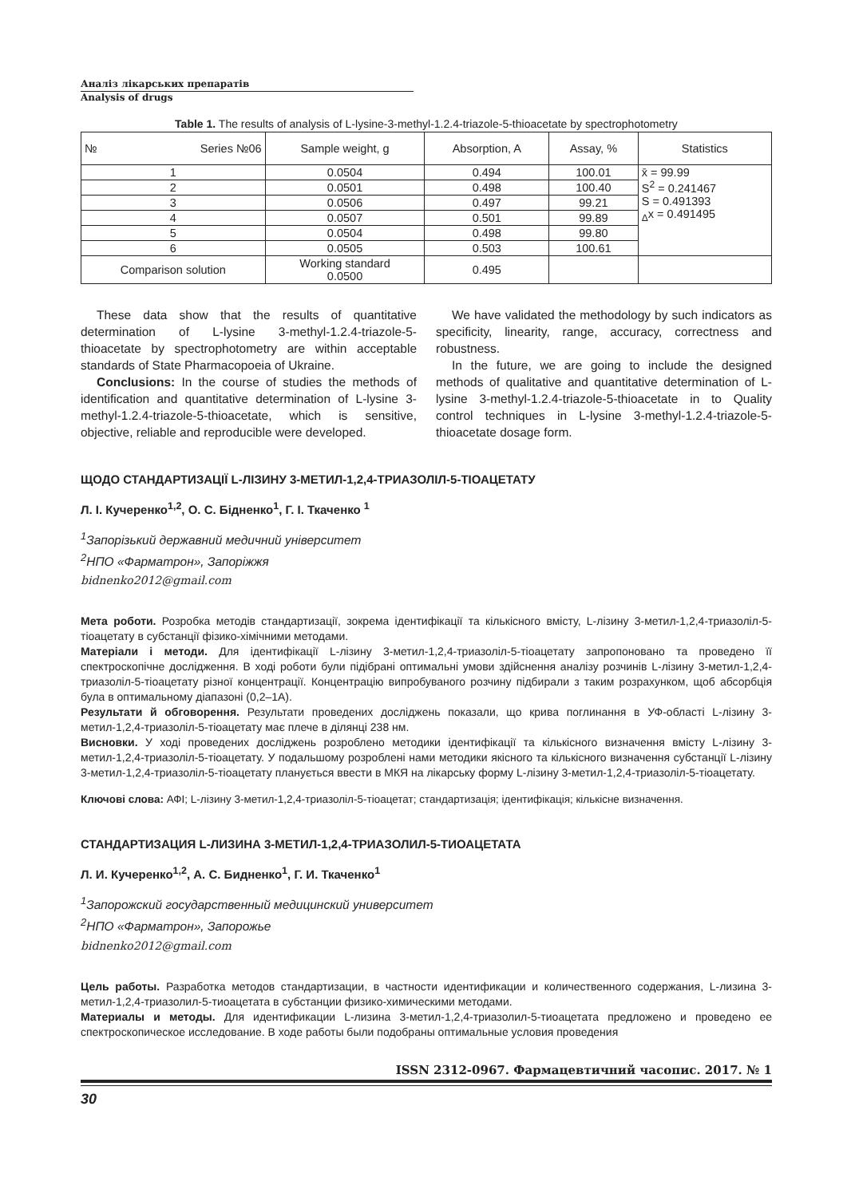Аналіз лікарських препаратів
Analysis of drugs
Table 1. The results of analysis of L-lysine-3-methyl-1.2.4-triazole-5-thioacetate by spectrophotometry
| № Series №06 | Sample weight, g | Absorption, A | Assay, % | Statistics |
| --- | --- | --- | --- | --- |
| 1 | 0.0504 | 0.494 | 100.01 | x̄ = 99.99 S<sup>2</sup> = 0.241467 S = 0.491393 <sub>Δ</sub>x = 0.491495 |
| 2 | 0.0501 | 0.498 | 100.40 | |
| 3 | 0.0506 | 0.497 | 99.21 | |
| 4 | 0.0507 | 0.501 | 99.89 | |
| 5 | 0.0504 | 0.498 | 99.80 | |
| 6 | 0.0505 | 0.503 | 100.61 | |
| Comparison solution | Working standard 0.0500 | 0.495 | | |
These data show that the results of quantitative determination of L-lysine 3-methyl-1.2.4-triazole-5-thioacetate by spectrophotometry are within acceptable standards of State Pharmacopoeia of Ukraine.
Conclusions: In the course of studies the methods of identification and quantitative determination of L-lysine 3-methyl-1.2.4-triazole-5-thioacetate, which is sensitive, objective, reliable and reproducible were developed.
We have validated the methodology by such indicators as specificity, linearity, range, accuracy, correctness and robustness.
In the future, we are going to include the designed methods of qualitative and quantitative determination of L-lysine 3-methyl-1.2.4-triazole-5-thioacetate in to Quality control techniques in L-lysine 3-methyl-1.2.4-triazole-5-thioacetate dosage form.
ЩОДО СТАНДАРТИЗАЦІЇ L-ЛІЗИНУ 3-МЕТИЛ-1,2,4-ТРИАЗОЛІЛ-5-ТІОАЦЕТАТУ
Л. І. Кучеренко<sup>1,2</sup>, О. С. Бідненко<sup>1</sup>, Г. І. Ткаченко <sup>1</sup>
<sup>1</sup> Запорізький державний медичний університет
<sup>2</sup> НПО «Фарматрон», Запоріжжя
bidnenko2012@gmail.com
Мета роботи. Розробка методів стандартизації, зокрема ідентифікації та кількісного вмісту, L-лізину 3-метил-1,2,4-триазоліл-5-тіоацетату в субстанції фізико-хімічними методами.
Матеріали і методи. Для ідентифікації L-лізину 3-метил-1,2,4-триазоліл-5-тіоацетату запропоновано та проведено її спектроскопічне дослідження. В ході роботи були підібрані оптимальні умови здійснення аналізу розчинів L-лізину 3-метил-1,2,4-триазоліл-5-тіоацетату різної концентрації. Концентрацію випробуваного розчину підбирали з таким розрахунком, щоб абсорбція була в оптимальному діапазоні (0,2–1А).
Результати й обговорення. Результати проведених досліджень показали, що крива поглинання в УФ-області L-лізину 3-метил-1,2,4-триазоліл-5-тіоацетату має плече в ділянці 238 нм.
Висновки. У ході проведених досліджень розроблено методики ідентифікації та кількісного визначення вмісту L-лізину 3-метил-1,2,4-триазоліл-5-тіоацетату. У подальшому розроблені нами методики якісного та кількісного визначення субстанції L-лізину 3-метил-1,2,4-триазоліл-5-тіоацетату планується ввести в МКЯ на лікарську форму L-лізину 3-метил-1,2,4-триазоліл-5-тіоацетату.
Ключові слова: АФІ; L-лізину 3-метил-1,2,4-триазоліл-5-тіоацетат; стандартизація; ідентифікація; кількісне визначення.
СТАНДАРТИЗАЦИЯ L-ЛИЗИНА 3-МЕТИЛ-1,2,4-ТРИАЗОЛИЛ-5-ТИОАЦЕТАТА
Л. И. Кучеренко<sup>1,2</sup>, А. С. Бидненко<sup>1</sup>, Г. И. Ткаченко<sup>1</sup>
<sup>1</sup> Запорожский государственный медицинский университет
<sup>2</sup> НПО «Фарматрон», Запорожье
bidnenko2012@gmail.com
Цель работы. Разработка методов стандартизации, в частности идентификации и количественного содержания, L-лизина 3-метил-1,2,4-триазолил-5-тиоацетата в субстанции физико-химическими методами.
Материалы и методы. Для идентификации L-лизина 3-метил-1,2,4-триазолил-5-тиоацетата предложено и проведено ее спектроскопическое исследование. В ходе работы были подобраны оптимальные условия проведения
ISSN 2312-0967. Фармацевтичний часопис. 2017. № 1
30